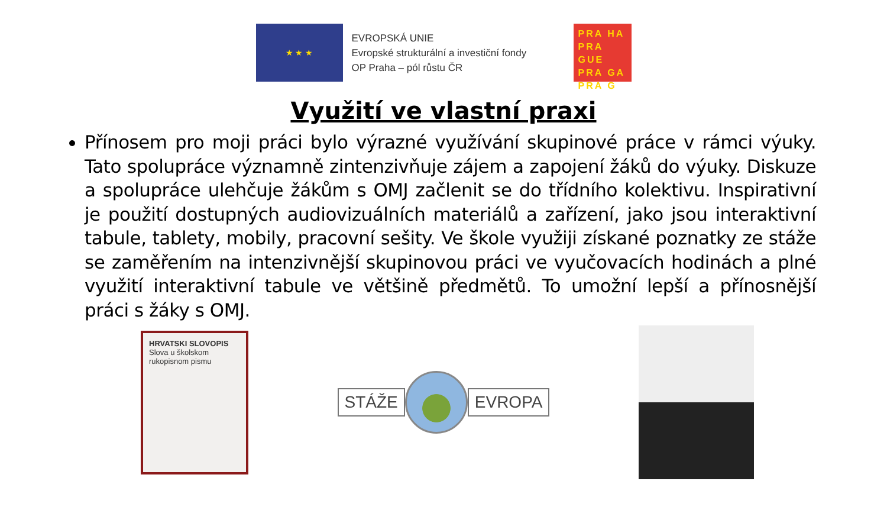★ ★ ★
EVROPSKÁ UNIE
Evropské strukturální a investiční fondy
OP Praha – pól růstu ČR
PRA HA
PRA GUE
PRA GA
PRA G
Využití ve vlastní praxi
Přínosem pro moji práci bylo výrazné využívání skupinové práce v rámci výuky. Tato spolupráce významně zintenzivňuje zájem a zapojení žáků do výuky. Diskuze a spolupráce ulehčuje žákům s OMJ začlenit se do třídního kolektivu. Inspirativní je použití dostupných audiovizuálních materiálů a zařízení, jako jsou interaktivní tabule, tablety, mobily, pracovní sešity. Ve škole využiji získané poznatky ze stáže se zaměřením na intenzivnější skupinovou práci ve vyučovacích hodinách a plné využití interaktivní tabule ve většině předmětů. To umožní lepší a přínosnější práci s žáky s OMJ.
HRVATSKI SLOVOPIS
Slova u školskom rukopisnom pismu
STÁŽE EVROPA